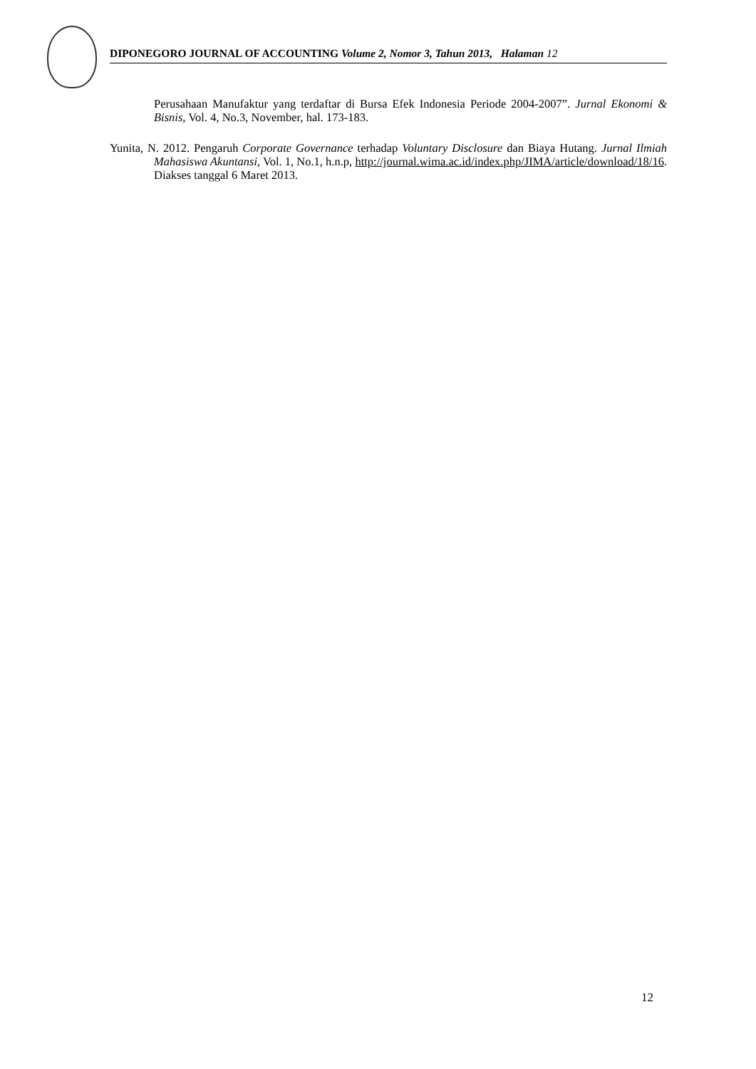DIPONEGORO JOURNAL OF ACCOUNTING Volume 2, Nomor 3, Tahun 2013, Halaman 12
Perusahaan Manufaktur yang terdaftar di Bursa Efek Indonesia Periode 2004-2007”. Jurnal Ekonomi & Bisnis, Vol. 4, No.3, November, hal. 173-183.
Yunita, N. 2012. Pengaruh Corporate Governance terhadap Voluntary Disclosure dan Biaya Hutang. Jurnal Ilmiah Mahasiswa Akuntansi, Vol. 1, No.1, h.n.p, http://journal.wima.ac.id/index.php/JIMA/article/download/18/16. Diakses tanggal 6 Maret 2013.
12